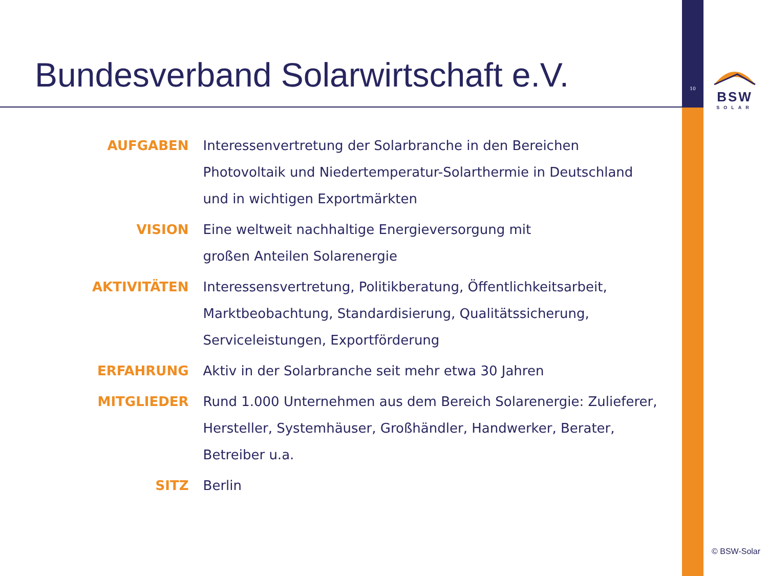10
Bundesverband Solarwirtschaft e.V.
BSW
SOLAR
| AUFGABEN | Interessenvertretung der Solarbranche in den Bereichen Photovoltaik und Niedertemperatur-Solarthermie in Deutschland und in wichtigen Exportmärkten |
| VISION | Eine weltweit nachhaltige Energieversorgung mit großen Anteilen Solarenergie |
| AKTIVITÄTEN | Interessensvertretung, Politikberatung, Öffentlichkeitsarbeit, Marktbeobachtung, Standardisierung, Qualitätssicherung, Serviceleistungen, Exportförderung |
| ERFAHRUNG | Aktiv in der Solarbranche seit mehr etwa 30 Jahren |
| MITGLIEDER | Rund 1.000 Unternehmen aus dem Bereich Solarenergie: Zulieferer, Hersteller, Systemhäuser, Großhändler, Handwerker, Berater, Betreiber u.a. |
| SITZ | Berlin |
© BSW-Solar